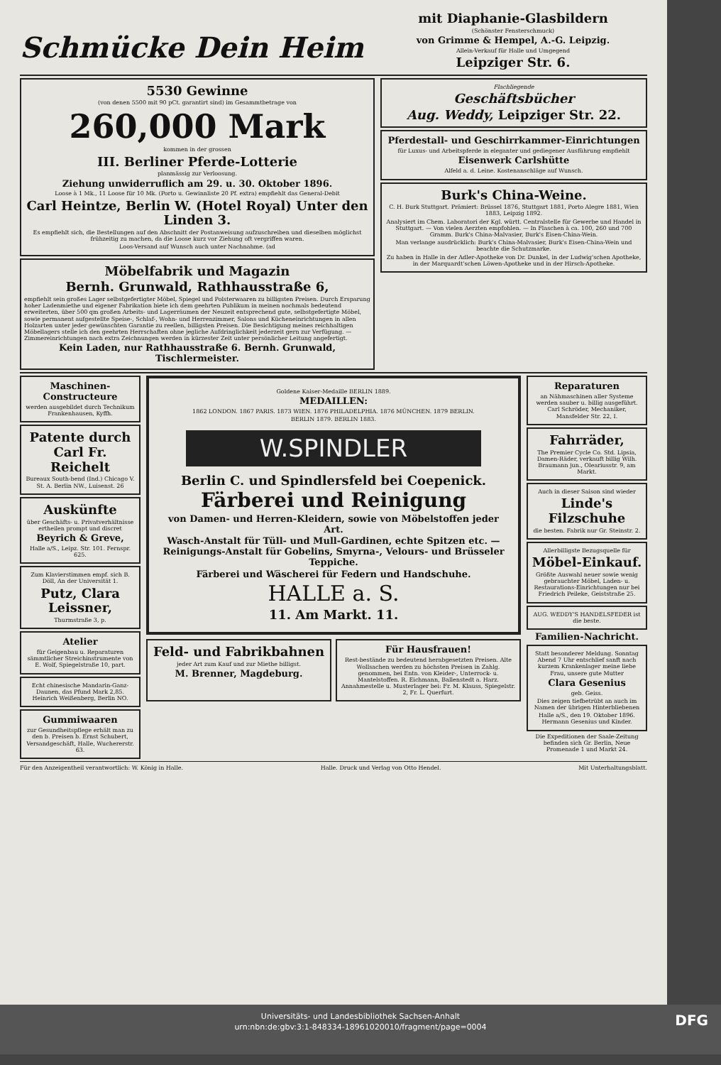Schmücke Dein Heim
mit Diaphanie-Glasbildern
(Schönster Fensterschmuck)
von Grimme & Hempel, A.-G. Leipzig.
Allein-Verkauf für Halle und Umgegend
Leipziger Str. 6.
5530 Gewinne
(von denen 5500 mit 90 pCt. garantirt sind) im Gesammtbetrage von
260,000 Mark
kommen in der grossen
III. Berliner Pferde-Lotterie
planmässig zur Verloosung.
Ziehung unwiderruflich am 29. u. 30. Oktober 1896.
Loose à 1 Mk., 11 Loose für 10 Mk. (Porto u. Gewinnliste 20 Pf. extra) empfiehlt das General-Debit
Carl Heintze, Berlin W. (Hotel Royal) Unter den Linden 3.
Es empfiehlt sich, die Bestellungen auf den Abschnitt der Postanweisung aufzuschreiben und dieselben möglichst frühzeitig zu machen, da die Loose kurz vor Ziehung oft vergriffen waren.
Loos-Versand auf Wunsch auch unter Nachnahme. (ad
Möbelfabrik und Magazin
Bernh. Grunwald, Rathhausstraße 6,
empfiehlt sein großes Lager selbstgefertigter Möbel, Spiegel und Polsterwaaren zu billigsten Preisen. Durch Ersparung hoher Ladenmiethe und eigener Fabrikation biete ich dem geehrten Publikum in meinen nochmals bedeutend erweiterten, über 500 qm großen Arbeits- und Lagerräumen der Neuzeit entsprechend gute, selbstgefertigte Möbel, sowie permanent aufgestellte Speise-, Schlaf-, Wohn- und Herrenzimmer, Salons und Kücheneinrichtungen in allen Holzarten unter jeder gewünschten Garantie zu reellen, billigsten Preisen. Die Besichtigung meines reichhaltigen Möbellagers stelle ich den geehrten Herrschaften ohne jegliche Aufdringlichkeit jederzeit gern zur Verfügung. — Zimmereinrichtungen nach extra Zeichnungen werden in kürzester Zeit unter persönlicher Leitung angefertigt.
Kein Laden, nur Rathhausstraße 6. Bernh. Grunwald, Tischlermeister.
Flachliegende
Geschäftsbücher
Aug. Weddy, Leipziger Str. 22.
Pferdestall- und Geschirrkammer-Einrichtungen
für Luxus- und Arbeitspferde in eleganter und gediegener Ausführung empfiehlt
Eisenwerk Carlshütte
Alfeld a. d. Leine. Kostenanschläge auf Wunsch.
Burk's China-Weine.
C. H. Burk Stuttgart. Prämiert: Brüssel 1876, Stuttgart 1881, Porto Alegre 1881, Wien 1883, Leipzig 1892.
Analysiert im Chem. Laboratori der Kgl. württ. Centralstelle für Gewerbe und Handel in Stuttgart. — Von vielen Aerzten empfohlen. — In Flaschen à ca. 100, 260 und 700 Gramm. Burk's China-Malvasier, Burk's Eisen-China-Wein.
Man verlange ausdrücklich: Burk's China-Malvasier, Burk's Eisen-China-Wein und beachte die Schutzmarke.
Zu haben in Halle in der Adler-Apotheke von Dr. Dunkel, in der Ludwig'schen Apotheke, in der Marquardt'schen Löwen-Apotheke und in der Hirsch-Apotheke.
Maschinen-Constructeure
werden ausgebildet durch Technikum Frankenhausen, Kyffh.
Patente durch Carl Fr. Reichelt
Bureaux South-bend (Ind.) Chicago V. St. A. Berlin NW., Luisenst. 26
Auskünfte
über Geschäfts- u. Privatverhältnisse ertheilen prompt und discret
Beyrich & Greve,
Halle a/S., Leipz. Str. 101. Fernspr. 625.
Zum Klavierstimmen empf. sich B. Döll, An der Universität 1.
Putz, Clara Leissner,
Thurmstraße 3, p.
Atelier
für Geigenbau u. Reparaturen sämmtlicher Streichinstrumente von E. Wolf, Spiegelstraße 10, part.
Echt chinesische Mandarin-Ganz-Daunen, das Pfund Mark 2,85. Heinrich Weißenberg, Berlin NO.
Gummiwaaren
zur Gesundheitspflege erhält man zu den b. Preisen b. Ernst Schubert, Versandgeschäft, Halle, Wuchererstr. 63.
Goldene Kaiser-Medaille BERLIN 1889.
MEDAILLEN:
1862 LONDON. 1867 PARIS. 1873 WIEN. 1876 PHILADELPHIA. 1876 MÜNCHEN. 1879 BERLIN.
BERLIN 1879. BERLIN 1883.
W.SPINDLER
Berlin C. und Spindlersfeld bei Coepenick.
Färberei und Reinigung
von Damen- und Herren-Kleidern, sowie von Möbelstoffen jeder Art.
Wasch-Anstalt für Tüll- und Mull-Gardinen, echte Spitzen etc. — Reinigungs-Anstalt für Gobelins, Smyrna-, Velours- und Brüsseler Teppiche.
Färberei und Wäscherei für Federn und Handschuhe.
HALLE a. S.
11. Am Markt. 11.
Feld- und Fabrikbahnen
jeder Art zum Kauf und zur Miethe billigst.
M. Brenner, Magdeburg.
Für Hausfrauen!
Rest-bestände zu bedeutend herabgesetzten Preisen. Alte Wollsachen werden zu höchsten Preisen in Zahlg. genommen, bei Entn. von Kleider-, Unterrock- u. Mantelstoffen. R. Eichmann, Ballenstedt a. Harz. Annahmestelle u. Musterlager bei: Fr. M. Klauss, Spiegelstr. 2, Fr. L. Querfurt.
Reparaturen
an Nähmaschinen aller Systeme werden sauber u. billig ausgeführt. Carl Schröder, Mechaniker, Mansfelder Str. 22, I.
Fahrräder,
The Premier Cycle Co. Std. Lipsia, Damen-Räder, verkauft billig Wilh. Braumann jun., Oleariusstr. 9, am Markt.
Auch in dieser Saison sind wieder
Linde's Filzschuhe
die besten. Fabrik nur Gr. Steinstr. 2.
Allerbilligste Bezugsquelle für
Möbel-Einkauf.
Größte Auswahl neuer sowie wenig gebrauchter Möbel, Laden- u. Restaurations-Einrichtungen nur bei Friedrich Peileke, Geiststraße 25.
AUG. WEDDY'S HANDELSFEDER ist die beste.
Familien-Nachricht.
Statt besonderer Meldung. Sonntag Abend 7 Uhr entschlief sanft nach kurzem Krankenlager meine liebe Frau, unsere gute Mutter
Clara Gesenius
geb. Geiss.
Dies zeigen tiefbetrübt an auch im Namen der übrigen Hinterbliebenen
Halle a/S., den 19. Oktober 1896. Hermann Gesenius und Kinder.
Die Expeditionen der Saale-Zeitung befinden sich Gr. Berlin, Neue Promenade 1 und Markt 24.
Für den Anzeigentheil verantwortlich: W. König in Halle. Halle. Druck und Verlag von Otto Hendel. Mit Unterhaltungsblatt.
Universitäts- und Landesbibliothek Sachsen-Anhalt
urn:nbn:de:gbv:3:1-848334-18961020010/fragment/page=0004
DFG